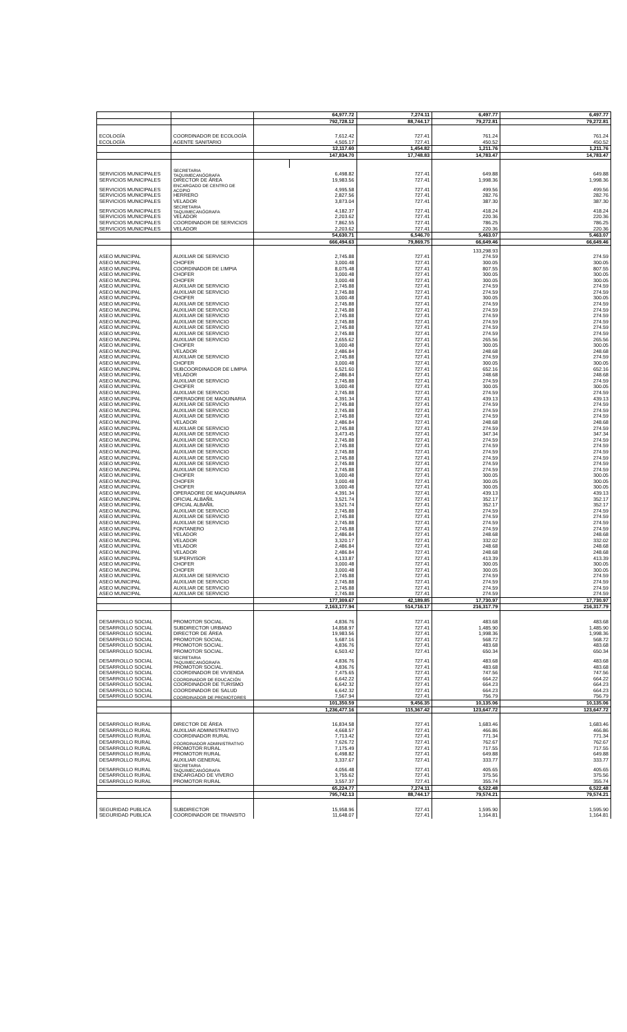| | | 64,977.72 | 7,274.11 | 6,497.77 | 6,497.77 |
| | | 792,728.12 | 88,744.17 | 79,272.81 | 79,272.81 |
| ECOLOGÍA | COORDINADOR DE ECOLOGÍA | 7,612.42 | 727.41 | 761.24 | 761.24 |
| ECOLOGÍA | AGENTE SANITARIO | 4,505.17 | 727.41 | 450.52 | 450.52 |
| | | 12,117.60 | 1,454.82 | 1,211.76 | 1,211.76 |
| | | 147,834.70 | 17,748.83 | 14,783.47 | 14,783.47 |
| SERVICIOS MUNICIPALES | SECRETARIA TAQUIMECANÓGRAFA | 6,498.82 | | 727.41 | 649.88 | 649.88 |
| SERVICIOS MUNICIPALES | DIRECTOR DE ÁREA | 19,983.56 | | 727.41 | 1,998.36 | 1,998.36 |
| SERVICIOS MUNICIPALES | ENCARGADO DE CENTRO DE ACOPIO | 4,995.58 | | 727.41 | 499.56 | 499.56 |
| SERVICIOS MUNICIPALES | HERRERO | 2,827.56 | | 727.41 | 282.76 | 282.76 |
| SERVICIOS MUNICIPALES | VELADOR | 3,873.04 | | 727.41 | 387.30 | 387.30 |
| SERVICIOS MUNICIPALES | SECRETARIA TAQUIMECANÓGRAFA | 4,182.37 | | 727.41 | 418.24 | 418.24 |
| SERVICIOS MUNICIPALES | VELADOR | 2,203.62 | | 727.41 | 220.36 | 220.36 |
| SERVICIOS MUNICIPALES | COORDINADOR DE SERVICIOS | 7,862.55 | | 727.41 | 786.25 | 786.25 |
| SERVICIOS MUNICIPALES | VELADOR | 2,203.62 | | 727.41 | 220.36 | 220.36 |
| | | 54,630.71 | | 6,546.70 | 5,463.07 | 5,463.07 |
| | | 666,494.63 | | 79,869.75 | 66,649.46 | 66,649.46 |
| | | | | 133,298.93 | |
| ASEO MUNICIPAL | AUXILIAR DE SERVICIO | 2,745.88 | 727.41 | 274.59 | 274.59 |
| ASEO MUNICIPAL | CHOFER | 3,000.48 | 727.41 | 300.05 | 300.05 |
| ASEO MUNICIPAL | COORDINADOR DE LIMPIA | 8,075.48 | 727.41 | 807.55 | 807.55 |
| ASEO MUNICIPAL | CHOFER | 3,000.48 | 727.41 | 300.05 | 300.05 |
| ASEO MUNICIPAL | CHOFER | 3,000.48 | 727.41 | 300.05 | 300.05 |
| ASEO MUNICIPAL | AUXILIAR DE SERVICIO | 2,745.88 | 727.41 | 274.59 | 274.59 |
| ASEO MUNICIPAL | AUXILIAR DE SERVICIO | 2,745.88 | 727.41 | 274.59 | 274.59 |
| ASEO MUNICIPAL | CHOFER | 3,000.48 | 727.41 | 300.05 | 300.05 |
| ASEO MUNICIPAL | AUXILIAR DE SERVICIO | 2,745.88 | 727.41 | 274.59 | 274.59 |
| ASEO MUNICIPAL | AUXILIAR DE SERVICIO | 2,745.88 | 727.41 | 274.59 | 274.59 |
| ASEO MUNICIPAL | AUXILIAR DE SERVICIO | 2,745.88 | 727.41 | 274.59 | 274.59 |
| ASEO MUNICIPAL | AUXILIAR DE SERVICIO | 2,745.88 | 727.41 | 274.59 | 274.59 |
| ASEO MUNICIPAL | AUXILIAR DE SERVICIO | 2,745.88 | 727.41 | 274.59 | 274.59 |
| ASEO MUNICIPAL | AUXILIAR DE SERVICIO | 2,745.88 | 727.41 | 274.59 | 274.59 |
| ASEO MUNICIPAL | AUXILIAR DE SERVICIO | 2,655.62 | 727.41 | 265.56 | 265.56 |
| ASEO MUNICIPAL | CHOFER | 3,000.48 | 727.41 | 300.05 | 300.05 |
| ASEO MUNICIPAL | VELADOR | 2,486.84 | 727.41 | 248.68 | 248.68 |
| ASEO MUNICIPAL | AUXILIAR DE SERVICIO | 2,745.88 | 727.41 | 274.59 | 274.59 |
| ASEO MUNICIPAL | CHOFER | 3,000.48 | 727.41 | 300.05 | 300.05 |
| ASEO MUNICIPAL | SUBCOORDINADOR DE LIMPIA | 6,521.60 | 727.41 | 652.16 | 652.16 |
| ASEO MUNICIPAL | VELADOR | 2,486.84 | 727.41 | 248.68 | 248.68 |
| ASEO MUNICIPAL | AUXILIAR DE SERVICIO | 2,745.88 | 727.41 | 274.59 | 274.59 |
| ASEO MUNICIPAL | CHOFER | 3,000.48 | 727.41 | 300.05 | 300.05 |
| ASEO MUNICIPAL | AUXILIAR DE SERVICIO | 2,745.88 | 727.41 | 274.59 | 274.59 |
| ASEO MUNICIPAL | OPERADORE DE MAQUINARIA | 4,391.34 | 727.41 | 439.13 | 439.13 |
| ASEO MUNICIPAL | AUXILIAR DE SERVICIO | 2,745.88 | 727.41 | 274.59 | 274.59 |
| ASEO MUNICIPAL | AUXILIAR DE SERVICIO | 2,745.88 | 727.41 | 274.59 | 274.59 |
| ASEO MUNICIPAL | AUXILIAR DE SERVICIO | 2,745.88 | 727.41 | 274.59 | 274.59 |
| ASEO MUNICIPAL | VELADOR | 2,486.84 | 727.41 | 248.68 | 248.68 |
| ASEO MUNICIPAL | AUXILIAR DE SERVICIO | 2,745.88 | 727.41 | 274.59 | 274.59 |
| ASEO MUNICIPAL | AUXILIAR DE SERVICIO | 3,473.45 | 727.41 | 347.34 | 347.34 |
| ASEO MUNICIPAL | AUXILIAR DE SERVICIO | 2,745.88 | 727.41 | 274.59 | 274.59 |
| ASEO MUNICIPAL | AUXILIAR DE SERVICIO | 2,745.88 | 727.41 | 274.59 | 274.59 |
| ASEO MUNICIPAL | AUXILIAR DE SERVICIO | 2,745.88 | 727.41 | 274.59 | 274.59 |
| ASEO MUNICIPAL | AUXILIAR DE SERVICIO | 2,745.88 | 727.41 | 274.59 | 274.59 |
| ASEO MUNICIPAL | AUXILIAR DE SERVICIO | 2,745.88 | 727.41 | 274.59 | 274.59 |
| ASEO MUNICIPAL | AUXILIAR DE SERVICIO | 2,745.88 | 727.41 | 274.59 | 274.59 |
| ASEO MUNICIPAL | CHOFER | 3,000.48 | 727.41 | 300.05 | 300.05 |
| ASEO MUNICIPAL | CHOFER | 3,000.48 | 727.41 | 300.05 | 300.05 |
| ASEO MUNICIPAL | CHOFER | 3,000.48 | 727.41 | 300.05 | 300.05 |
| ASEO MUNICIPAL | OPERADORE DE MAQUINARIA | 4,391.34 | 727.41 | 439.13 | 439.13 |
| ASEO MUNICIPAL | OFICIAL ALBAÑIL | 3,521.74 | 727.41 | 352.17 | 352.17 |
| ASEO MUNICIPAL | OFICIAL ALBAÑIL | 3,521.74 | 727.41 | 352.17 | 352.17 |
| ASEO MUNICIPAL | AUXILIAR DE SERVICIO | 2,745.88 | 727.41 | 274.59 | 274.59 |
| ASEO MUNICIPAL | AUXILIAR DE SERVICIO | 2,745.88 | 727.41 | 274.59 | 274.59 |
| ASEO MUNICIPAL | AUXILIAR DE SERVICIO | 2,745.88 | 727.41 | 274.59 | 274.59 |
| ASEO MUNICIPAL | FONTANERO | 2,745.88 | 727.41 | 274.59 | 274.59 |
| ASEO MUNICIPAL | VELADOR | 2,486.84 | 727.41 | 248.68 | 248.68 |
| ASEO MUNICIPAL | VELADOR | 3,320.17 | 727.41 | 332.02 | 332.02 |
| ASEO MUNICIPAL | VELADOR | 2,486.84 | 727.41 | 248.68 | 248.68 |
| ASEO MUNICIPAL | VELADOR | 2,486.84 | 727.41 | 248.68 | 248.68 |
| ASEO MUNICIPAL | SUPERVISOR | 4,133.87 | 727.41 | 413.39 | 413.39 |
| ASEO MUNICIPAL | CHOFER | 3,000.48 | 727.41 | 300.05 | 300.05 |
| ASEO MUNICIPAL | CHOFER | 3,000.48 | 727.41 | 300.05 | 300.05 |
| ASEO MUNICIPAL | AUXILIAR DE SERVICIO | 2,745.88 | 727.41 | 274.59 | 274.59 |
| ASEO MUNICIPAL | AUXILIAR DE SERVICIO | 2,745.88 | 727.41 | 274.59 | 274.59 |
| ASEO MUNICIPAL | AUXILIAR DE SERVICIO | 2,745.88 | 727.41 | 274.59 | 274.59 |
| ASEO MUNICIPAL | AUXILIAR DE SERVICIO | 2,745.88 | 727.41 | 274.59 | 274.59 |
| | | 177,309.67 | 42,189.85 | 17,730.97 | 17,730.97 |
| | | 2,163,177.94 | 514,716.17 | 216,317.79 | 216,317.79 |
| DESARROLLO SOCIAL | PROMOTOR SOCIAL. | 4,836.76 | 727.41 | 483.68 | 483.68 |
| DESARROLLO SOCIAL | SUBDIRECTOR URBANO | 14,858.97 | 727.41 | 1,485.90 | 1,485.90 |
| DESARROLLO SOCIAL | DIRECTOR DE ÁREA | 19,983.56 | 727.41 | 1,998.36 | 1,998.36 |
| DESARROLLO SOCIAL | PROMOTOR SOCIAL. | 5,687.16 | 727.41 | 568.72 | 568.72 |
| DESARROLLO SOCIAL | PROMOTOR SOCIAL. | 4,836.76 | 727.41 | 483.68 | 483.68 |
| DESARROLLO SOCIAL | PROMOTOR SOCIAL. | 6,503.42 | 727.41 | 650.34 | 650.34 |
| DESARROLLO SOCIAL | SECRETARIA TAQUIMECANÓGRAFA | 4,836.76 | 727.41 | 483.68 | 483.68 |
| DESARROLLO SOCIAL | PROMOTOR SOCIAL. | 4,836.76 | 727.41 | 483.68 | 483.68 |
| DESARROLLO SOCIAL | COORDINADOR DE VIVIENDA | 7,475.65 | 727.41 | 747.56 | 747.56 |
| DESARROLLO SOCIAL | COORDINADOR DE EDUCACIÓN | 6,642.22 | 727.41 | 664.22 | 664.22 |
| DESARROLLO SOCIAL | COORDINADOR DE TURISMO | 6,642.32 | 727.41 | 664.23 | 664.23 |
| DESARROLLO SOCIAL | COORDINADOR DE SALUD | 6,642.32 | 727.41 | 664.23 | 664.23 |
| DESARROLLO SOCIAL | COORDINADOR DE PROMOTORES | 7,567.94 | 727.41 | 756.79 | 756.79 |
| | | 101,350.59 | 9,456.35 | 10,135.06 | 10,135.06 |
| | | 1,236,477.16 | 115,367.42 | 123,647.72 | 123,647.72 |
| DESARROLLO RURAL | DIRECTOR DE ÁREA | 16,834.58 | 727.41 | 1,683.46 | 1,683.46 |
| DESARROLLO RURAL | AUXILIAR ADMINISTRATIVO | 4,668.57 | 727.41 | 466.86 | 466.86 |
| DESARROLLO RURAL | COORDINADOR RURAL | 7,713.42 | 727.41 | 771.34 | 771.34 |
| DESARROLLO RURAL | COORDINADOR ADMINISTRATIVO | 7,626.72 | 727.41 | 762.67 | 762.67 |
| DESARROLLO RURAL | PROMOTOR RURAL | 7,175.49 | 727.41 | 717.55 | 717.55 |
| DESARROLLO RURAL | PROMOTOR RURAL | 6,498.82 | 727.41 | 649.88 | 649.88 |
| DESARROLLO RURAL | AUXILIAR GENERAL | 3,337.67 | 727.41 | 333.77 | 333.77 |
| DESARROLLO RURAL | SECRETARIA TAQUIMECANÓGRAFA | 4,056.48 | 727.41 | 405.65 | 405.65 |
| DESARROLLO RURAL | ENCARGADO DE VIVERO | 3,755.62 | 727.41 | 375.56 | 375.56 |
| DESARROLLO RURAL | PROMOTOR RURAL | 3,557.37 | 727.41 | 355.74 | 355.74 |
| | | 65,224.77 | 7,274.11 | 6,522.48 | 6,522.48 |
| | | 795,742.13 | 88,744.17 | 79,574.21 | 79,574.21 |
| SEGURIDAD PUBLICA | SUBDIRECTOR | 15,958.96 | 727.41 | 1,595.90 | 1,595.90 |
| SEGURIDAD PUBLICA | COORDINADOR DE TRANSITO | 11,648.07 | 727.41 | 1,164.81 | 1,164.81 |